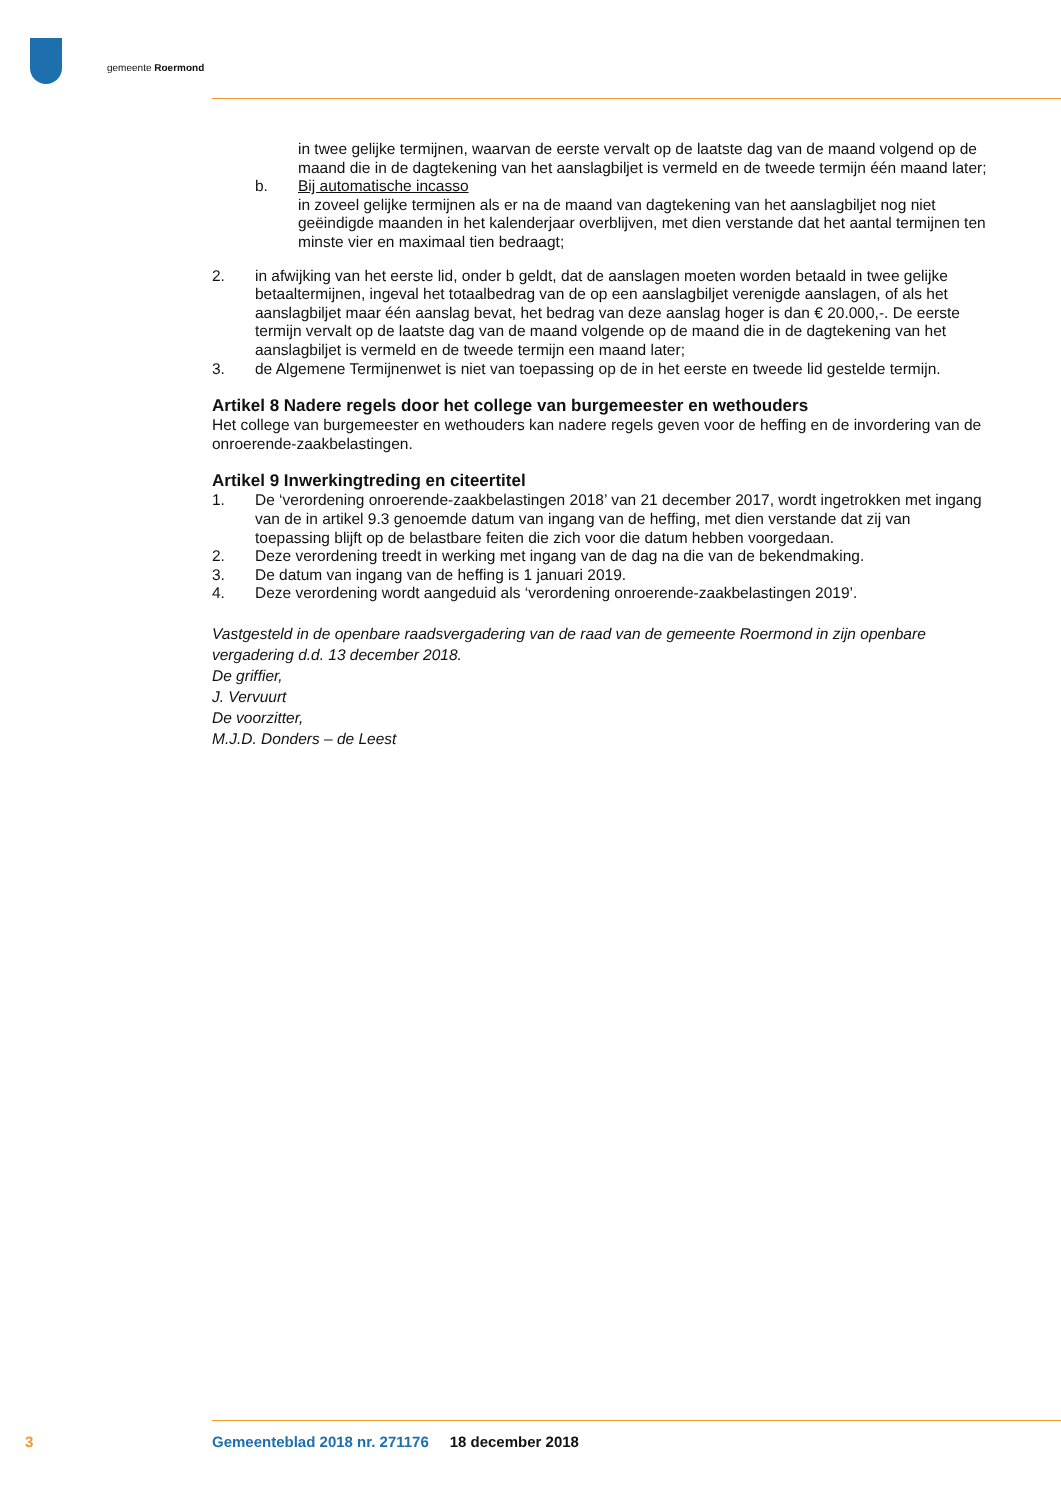gemeente Roermond
in twee gelijke termijnen, waarvan de eerste vervalt op de laatste dag van de maand volgend op de maand die in de dagtekening van het aanslagbiljet is vermeld en de tweede termijn één maand later;
b. Bij automatische incasso
in zoveel gelijke termijnen als er na de maand van dagtekening van het aanslagbiljet nog niet geëindigde maanden in het kalenderjaar overblijven, met dien verstande dat het aantal termijnen ten minste vier en maximaal tien bedraagt;
2. in afwijking van het eerste lid, onder b geldt, dat de aanslagen moeten worden betaald in twee gelijke betaaltermijnen, ingeval het totaalbedrag van de op een aanslagbiljet verenigde aanslagen, of als het aanslagbiljet maar één aanslag bevat, het bedrag van deze aanslag hoger is dan € 20.000,-. De eerste termijn vervalt op de laatste dag van de maand volgende op de maand die in de dagtekening van het aanslagbiljet is vermeld en de tweede termijn een maand later;
3. de Algemene Termijnenwet is niet van toepassing op de in het eerste en tweede lid gestelde termijn.
Artikel 8 Nadere regels door het college van burgemeester en wethouders
Het college van burgemeester en wethouders kan nadere regels geven voor de heffing en de invordering van de onroerende-zaakbelastingen.
Artikel 9 Inwerkingtreding en citeertitel
1. De ‘verordening onroerende-zaakbelastingen 2018’ van 21 december 2017, wordt ingetrokken met ingang van de in artikel 9.3 genoemde datum van ingang van de heffing, met dien verstande dat zij van toepassing blijft op de belastbare feiten die zich voor die datum hebben voorgedaan.
2. Deze verordening treedt in werking met ingang van de dag na die van de bekendmaking.
3. De datum van ingang van de heffing is 1 januari 2019.
4. Deze verordening wordt aangeduid als ‘verordening onroerende-zaakbelastingen 2019’.
Vastgesteld in de openbare raadsvergadering van de raad van de gemeente Roermond in zijn openbare vergadering d.d. 13 december 2018.
De griffier,
J. Vervuurt
De voorzitter,
M.J.D. Donders – de Leest
3 Gemeenteblad 2018 nr. 271176 18 december 2018